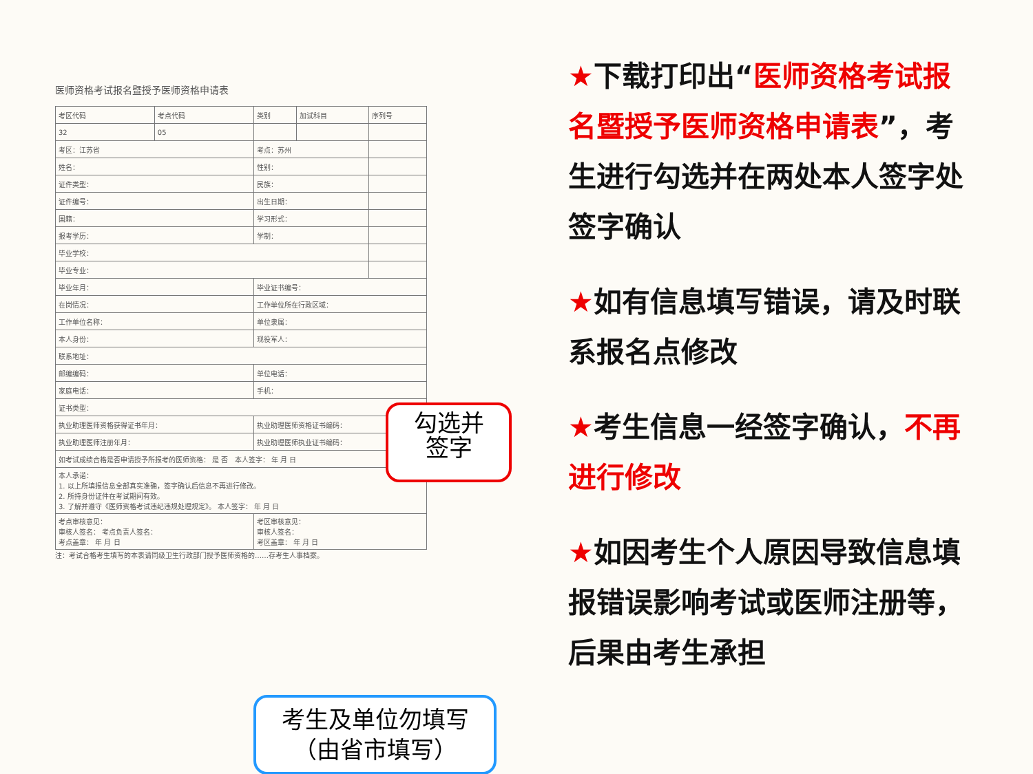医师资格考试报名暨授予医师资格申请表
| 考区代码 | 考点代码 | 类别 | 加试科目 | 序列号 |
| 32 | 05 | | | |
| 考区：江苏省 | | 考点：苏州 | | |
| 姓名： | | 性别： | | |
| 证件类型： | | 民族： | | |
| 证件编号： | | 出生日期： | | |
| 国籍： | | 学习形式： | | |
| 报考学历： | | 学制： | | |
| 毕业学校： | | | | |
| 毕业专业： | | | | |
| 毕业年月： | | 毕业证书编号： | | |
| 在岗情况： | | 工作单位所在行政区域： | | |
| 工作单位名称： | | 单位隶属： | | |
| 本人身份： | | 现役军人： | | |
| 联系地址： | | | | |
| 邮编编码： | | 单位电话： | | |
| 家庭电话： | | 手机： | | |
| 证书类型： | | | | |
| 执业助理医师资格获得证书年月： | | 执业助理医师资格证书编码： | | |
| 执业助理医师注册年月： | | 执业助理医师执业证书编码： | | |
| 如考试成绩合格是否申请授予所报考的医师资格： 是 否 本人签字： 年 月 日 | | | | |
| 本人承诺： 1. 以上所填报信息全部真实准确，签字确认后信息不再进行修改。 2. 所持身份证件在考试期间有效。 3. 了解并遵守《医师资格考试违纪违规处理规定》。 本人签字： 年 月 日 | | | | |
| 考点审核意见： 审核人签名： 考点负责人签名： 考点盖章： 年 月 日 | | 考区审核意见： 审核人签名： 考区盖章： 年 月 日 | | |
注：考试合格考生填写的本表请同级卫生行政部门授予医师资格的……存考生人事档案。
勾选并
签字
考生及单位勿填写
（由省市填写）
★下载打印出“医师资格考试报名暨授予医师资格申请表”，考生进行勾选并在两处本人签字处签字确认
★如有信息填写错误，请及时联系报名点修改
★考生信息一经签字确认，不再进行修改
★如因考生个人原因导致信息填报错误影响考试或医师注册等，后果由考生承担